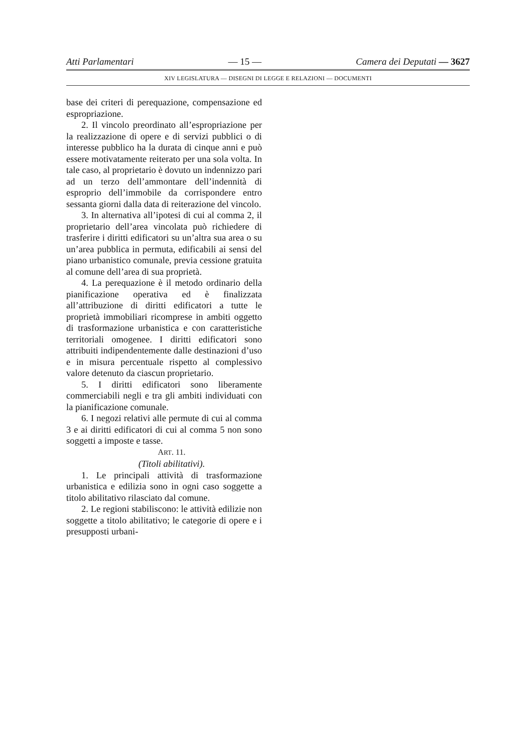Atti Parlamentari — 15 — Camera dei Deputati — 3627
XIV LEGISLATURA — DISEGNI DI LEGGE E RELAZIONI — DOCUMENTI
base dei criteri di perequazione, compensazione ed espropriazione.
2. Il vincolo preordinato all’espropriazione per la realizzazione di opere e di servizi pubblici o di interesse pubblico ha la durata di cinque anni e può essere motivatamente reiterato per una sola volta. In tale caso, al proprietario è dovuto un indennizzo pari ad un terzo dell’ammontare dell’indennità di esproprio dell’immobile da corrispondere entro sessanta giorni dalla data di reiterazione del vincolo.
3. In alternativa all’ipotesi di cui al comma 2, il proprietario dell’area vincolata può richiedere di trasferire i diritti edificatori su un’altra sua area o su un’area pubblica in permuta, edificabili ai sensi del piano urbanistico comunale, previa cessione gratuita al comune dell’area di sua proprietà.
4. La perequazione è il metodo ordinario della pianificazione operativa ed è finalizzata all’attribuzione di diritti edificatori a tutte le proprietà immobiliari ricomprese in ambiti oggetto di trasformazione urbanistica e con caratteristiche territoriali omogenee. I diritti edificatori sono attribuiti indipendentemente dalle destinazioni d’uso e in misura percentuale rispetto al complessivo valore detenuto da ciascun proprietario.
5. I diritti edificatori sono liberamente commerciabili negli e tra gli ambiti individuati con la pianificazione comunale.
6. I negozi relativi alle permute di cui al comma 3 e ai diritti edificatori di cui al comma 5 non sono soggetti a imposte e tasse.
ART. 11.
(Titoli abilitativi).
1. Le principali attività di trasformazione urbanistica e edilizia sono in ogni caso soggette a titolo abilitativo rilasciato dal comune.
2. Le regioni stabiliscono: le attività edilizie non soggette a titolo abilitativo; le categorie di opere e i presupposti urbani-